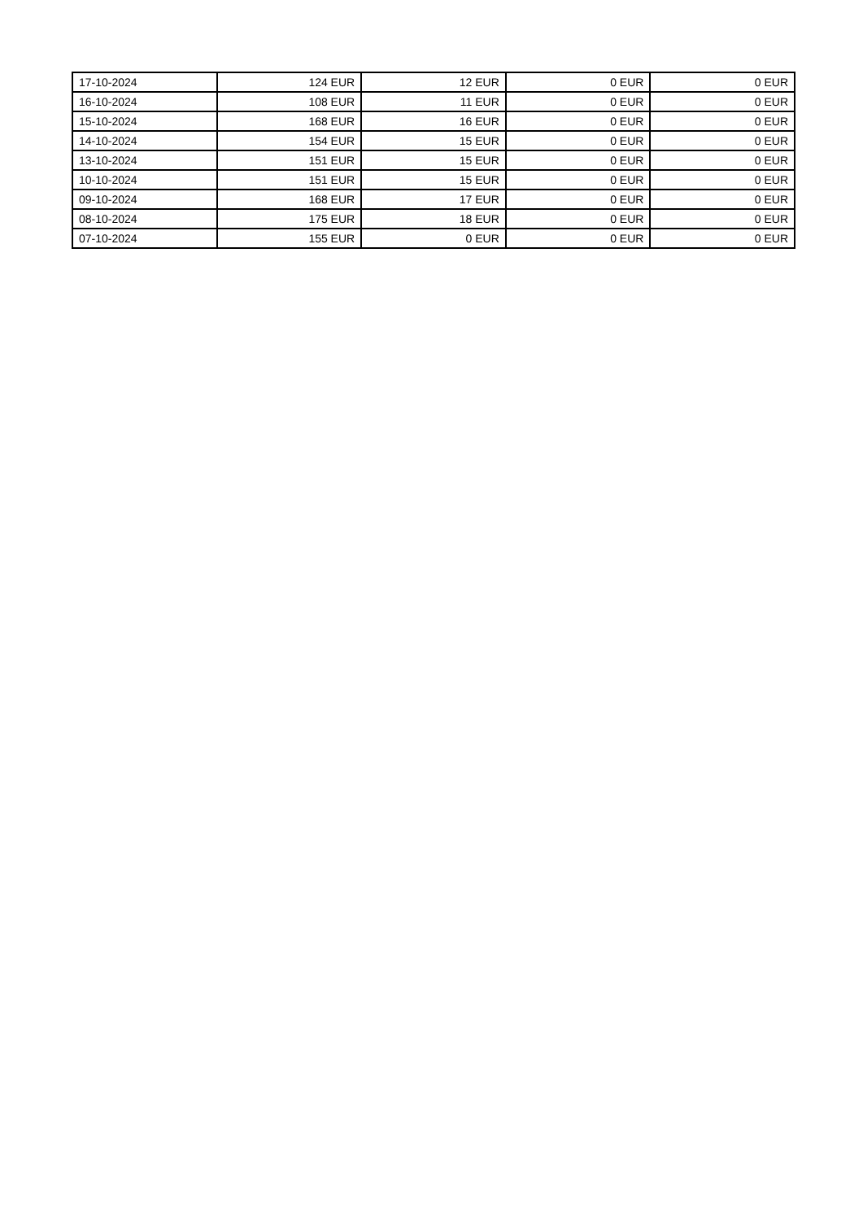| 17-10-2024 | 124 EUR | 12 EUR | 0 EUR | 0 EUR |
| 16-10-2024 | 108 EUR | 11 EUR | 0 EUR | 0 EUR |
| 15-10-2024 | 168 EUR | 16 EUR | 0 EUR | 0 EUR |
| 14-10-2024 | 154 EUR | 15 EUR | 0 EUR | 0 EUR |
| 13-10-2024 | 151 EUR | 15 EUR | 0 EUR | 0 EUR |
| 10-10-2024 | 151 EUR | 15 EUR | 0 EUR | 0 EUR |
| 09-10-2024 | 168 EUR | 17 EUR | 0 EUR | 0 EUR |
| 08-10-2024 | 175 EUR | 18 EUR | 0 EUR | 0 EUR |
| 07-10-2024 | 155 EUR | 0 EUR | 0 EUR | 0 EUR |